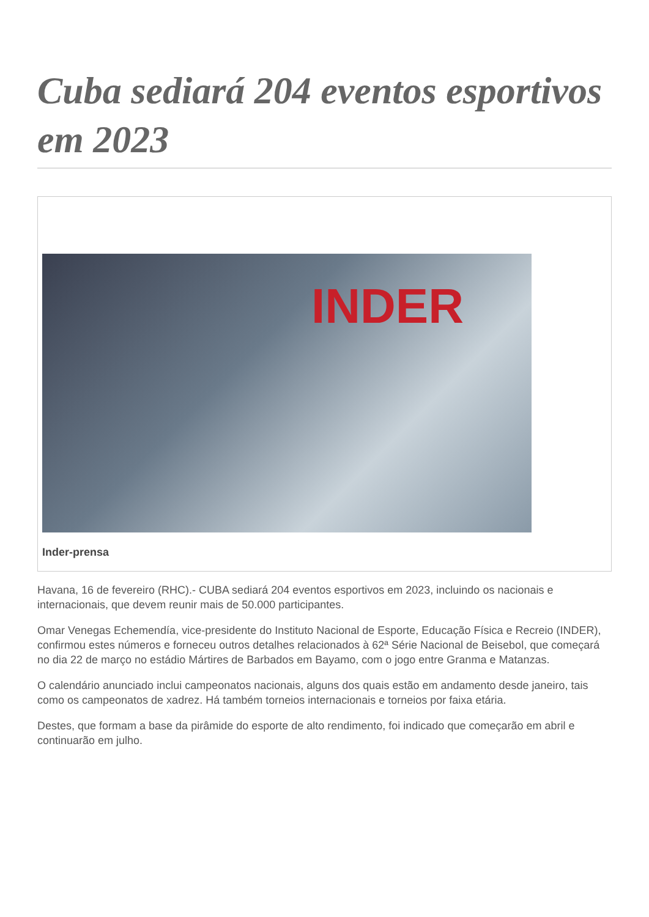Cuba sediará 204 eventos esportivos em 2023
INDER
Inder-prensa
Havana, 16 de fevereiro (RHC).- CUBA sediará 204 eventos esportivos em 2023, incluindo os nacionais e internacionais, que devem reunir mais de 50.000 participantes.
Omar Venegas Echemendía, vice-presidente do Instituto Nacional de Esporte, Educação Física e Recreio (INDER), confirmou estes números e forneceu outros detalhes relacionados à 62ª Série Nacional de Beisebol, que começará no dia 22 de março no estádio Mártires de Barbados em Bayamo, com o jogo entre Granma e Matanzas.
O calendário anunciado inclui campeonatos nacionais, alguns dos quais estão em andamento desde janeiro, tais como os campeonatos de xadrez. Há também torneios internacionais e torneios por faixa etária.
Destes, que formam a base da pirâmide do esporte de alto rendimento, foi indicado que começarão em abril e continuarão em julho.